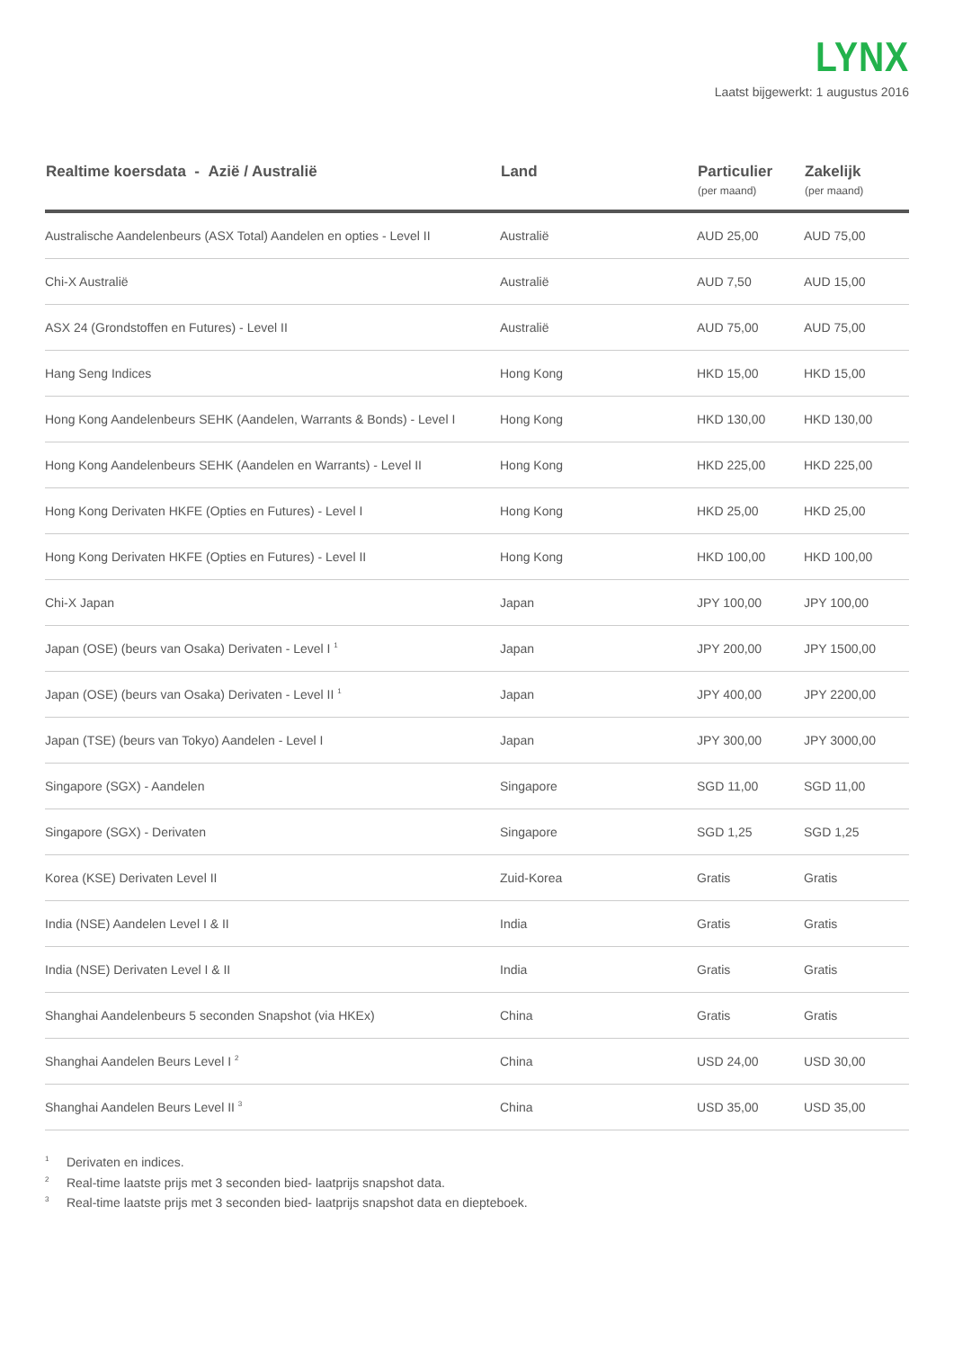LYNX
Laatst bijgewerkt: 1 augustus 2016
| Realtime koersdata - Azië / Australië | Land | Particulier (per maand) | Zakelijk (per maand) |
| --- | --- | --- | --- |
| Australische Aandelenbeurs (ASX Total) Aandelen en opties - Level II | Australië | AUD 25,00 | AUD 75,00 |
| Chi-X Australië | Australië | AUD 7,50 | AUD 15,00 |
| ASX 24 (Grondstoffen en Futures) - Level II | Australië | AUD 75,00 | AUD 75,00 |
| Hang Seng Indices | Hong Kong | HKD 15,00 | HKD 15,00 |
| Hong Kong Aandelenbeurs SEHK (Aandelen, Warrants & Bonds) - Level I | Hong Kong | HKD 130,00 | HKD 130,00 |
| Hong Kong Aandelenbeurs SEHK (Aandelen en Warrants) - Level II | Hong Kong | HKD 225,00 | HKD 225,00 |
| Hong Kong Derivaten HKFE (Opties en Futures) - Level I | Hong Kong | HKD 25,00 | HKD 25,00 |
| Hong Kong Derivaten HKFE (Opties en Futures) - Level II | Hong Kong | HKD 100,00 | HKD 100,00 |
| Chi-X Japan | Japan | JPY 100,00 | JPY 100,00 |
| Japan (OSE) (beurs van Osaka) Derivaten - Level I <sup>1</sup> | Japan | JPY 200,00 | JPY 1500,00 |
| Japan (OSE) (beurs van Osaka) Derivaten - Level II <sup>1</sup> | Japan | JPY 400,00 | JPY 2200,00 |
| Japan (TSE) (beurs van Tokyo) Aandelen - Level I | Japan | JPY 300,00 | JPY 3000,00 |
| Singapore (SGX) - Aandelen | Singapore | SGD 11,00 | SGD 11,00 |
| Singapore (SGX) - Derivaten | Singapore | SGD 1,25 | SGD 1,25 |
| Korea (KSE) Derivaten Level II | Zuid-Korea | Gratis | Gratis |
| India (NSE) Aandelen Level I & II | India | Gratis | Gratis |
| India (NSE) Derivaten Level I & II | India | Gratis | Gratis |
| Shanghai Aandelenbeurs 5 seconden Snapshot (via HKEx) | China | Gratis | Gratis |
| Shanghai Aandelen Beurs Level I <sup>2</sup> | China | USD 24,00 | USD 30,00 |
| Shanghai Aandelen Beurs Level II <sup>3</sup> | China | USD 35,00 | USD 35,00 |
<sup>1</sup> Derivaten en indices.
<sup>2</sup> Real-time laatste prijs met 3 seconden bied- laatprijs snapshot data.
<sup>3</sup> Real-time laatste prijs met 3 seconden bied- laatprijs snapshot data en diepteboek.